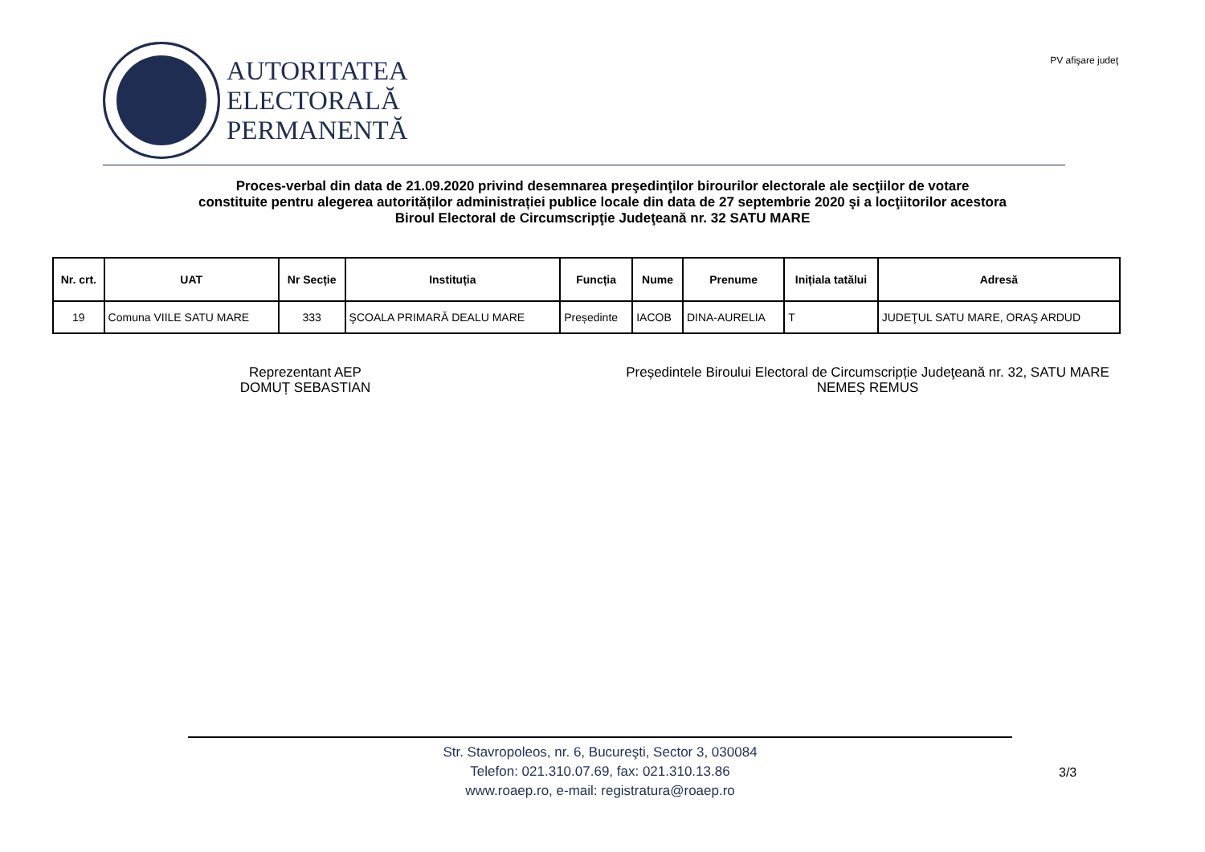AUTORITATEA
ELECTORALĂ
PERMANENTĂ
PV afişare judeţ
Proces-verbal din data de 21.09.2020 privind desemnarea preşedinţilor birourilor electorale ale secţiilor de votare
constituite pentru alegerea autorităților administrației publice locale din data de 27 septembrie 2020 şi a locţiitorilor acestora
Biroul Electoral de Circumscripţie Judeţeană nr. 32 SATU MARE
| Nr. crt. | UAT | Nr Secție | Instituția | Funcția | Nume | Prenume | Inițiala tatălui | Adresă |
| --- | --- | --- | --- | --- | --- | --- | --- | --- |
| 19 | Comuna VIILE SATU MARE | 333 | ŞCOALA PRIMARĂ DEALU MARE | Președinte | IACOB | DINA-AURELIA | T | JUDEŢUL SATU MARE, ORAŞ ARDUD |
Reprezentant AEP
DOMUȚ SEBASTIAN
Președintele Biroului Electoral de Circumscripție Judeţeană nr. 32, SATU MARE
NEMEȘ REMUS
Str. Stavropoleos, nr. 6, Bucureşti, Sector 3, 030084
Telefon: 021.310.07.69, fax: 021.310.13.86
www.roaep.ro, e-mail: registratura@roaep.ro
3/3